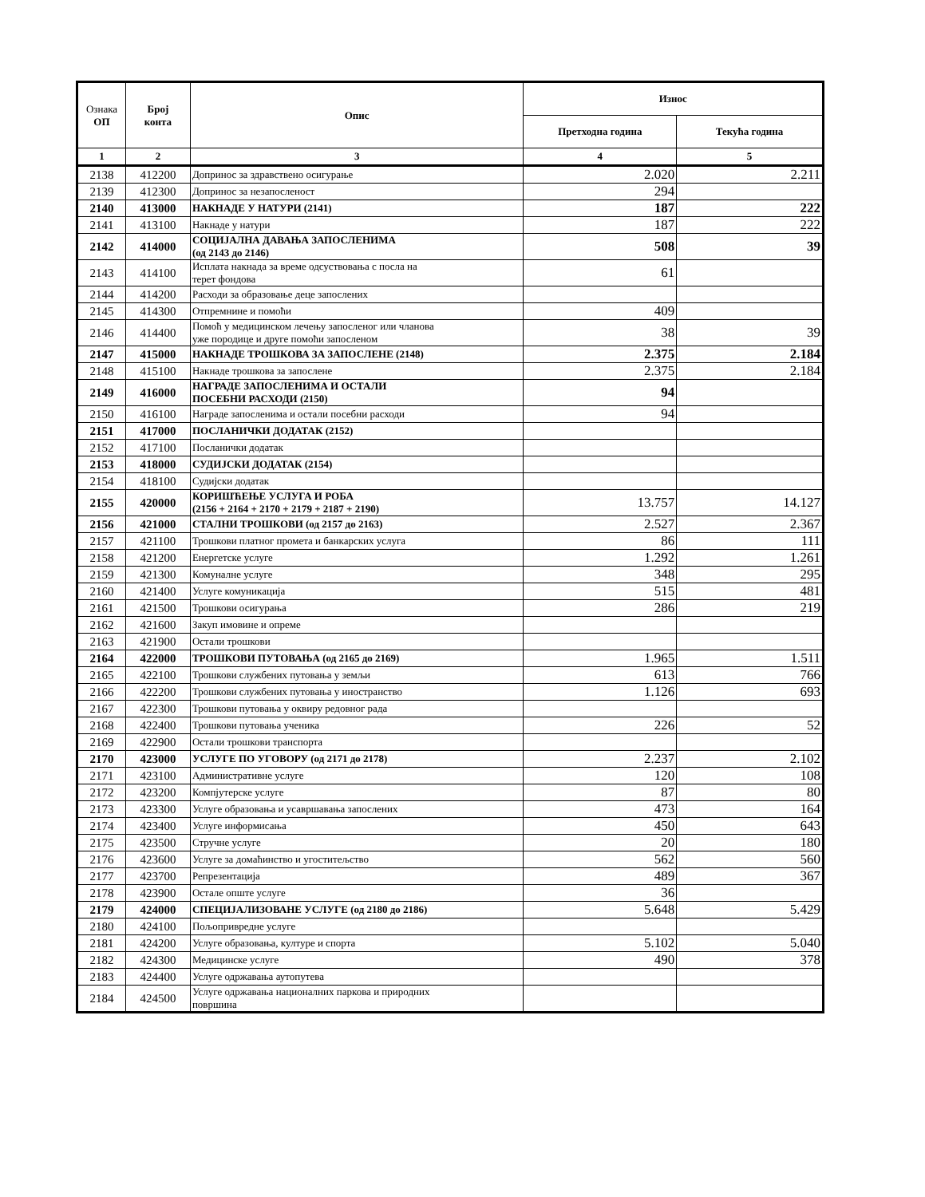| Ознака ОП | Број конта | Опис | Износ | |
| --- | --- | --- | --- | --- |
| | | | Претходна година | Текућа година |
| 1 | 2 | 3 | 4 | 5 |
| 2138 | 412200 | Допринос за здравствено осигурање | 2.020 | 2.211 |
| 2139 | 412300 | Допринос за незапосленост | 294 | |
| 2140 | 413000 | НАКНАДЕ У НАТУРИ (2141) | 187 | 222 |
| 2141 | 413100 | Накнаде у натури | 187 | 222 |
| 2142 | 414000 | СОЦИЈАЛНА ДАВАЊА ЗАПОСЛЕНИМА (од 2143 до 2146) | 508 | 39 |
| 2143 | 414100 | Исплата накнада за време одсуствовања с посла на терет фондова | 61 | |
| 2144 | 414200 | Расходи за образовање деце запослених | | |
| 2145 | 414300 | Отпремнине и помоћи | 409 | |
| 2146 | 414400 | Помоћ у медицинском лечењу запосленог или чланова уже породице и друге помоћи запосленом | 38 | 39 |
| 2147 | 415000 | НАКНАДЕ ТРОШКОВА ЗА ЗАПОСЛЕНЕ (2148) | 2.375 | 2.184 |
| 2148 | 415100 | Накнаде трошкова за запослене | 2.375 | 2.184 |
| 2149 | 416000 | НАГРАДЕ ЗАПОСЛЕНИМА И ОСТАЛИ ПОСЕБНИ РАСХОДИ (2150) | 94 | |
| 2150 | 416100 | Награде запосленима и остали посебни расходи | 94 | |
| 2151 | 417000 | ПОСЛАНИЧКИ ДОДАТАК (2152) | | |
| 2152 | 417100 | Посланички додатак | | |
| 2153 | 418000 | СУДИЈСКИ ДОДАТАК (2154) | | |
| 2154 | 418100 | Судијски додатак | | |
| 2155 | 420000 | КОРИШЋЕЊЕ УСЛУГА И РОБА (2156 + 2164 + 2170 + 2179 + 2187 + 2190) | 13.757 | 14.127 |
| 2156 | 421000 | СТАЛНИ ТРОШКОВИ (од 2157 до 2163) | 2.527 | 2.367 |
| 2157 | 421100 | Трошкови платног промета и банкарских услуга | 86 | 111 |
| 2158 | 421200 | Енергетске услуге | 1.292 | 1.261 |
| 2159 | 421300 | Комуналне услуге | 348 | 295 |
| 2160 | 421400 | Услуге комуникација | 515 | 481 |
| 2161 | 421500 | Трошкови осигурања | 286 | 219 |
| 2162 | 421600 | Закуп имовине и опреме | | |
| 2163 | 421900 | Остали трошкови | | |
| 2164 | 422000 | ТРОШКОВИ ПУТОВАЊА (од 2165 до 2169) | 1.965 | 1.511 |
| 2165 | 422100 | Трошкови службених путовања у земљи | 613 | 766 |
| 2166 | 422200 | Трошкови службених путовања у иностранство | 1.126 | 693 |
| 2167 | 422300 | Трошкови путовања у оквиру редовног рада | | |
| 2168 | 422400 | Трошкови путовања ученика | 226 | 52 |
| 2169 | 422900 | Остали трошкови транспорта | | |
| 2170 | 423000 | УСЛУГЕ ПО УГОВОРУ (од 2171 до 2178) | 2.237 | 2.102 |
| 2171 | 423100 | Административне услуге | 120 | 108 |
| 2172 | 423200 | Компјутерске услуге | 87 | 80 |
| 2173 | 423300 | Услуге образовања и усавршавања запослених | 473 | 164 |
| 2174 | 423400 | Услуге информисања | 450 | 643 |
| 2175 | 423500 | Стручне услуге | 20 | 180 |
| 2176 | 423600 | Услуге за домаћинство и угоститељство | 562 | 560 |
| 2177 | 423700 | Репрезентација | 489 | 367 |
| 2178 | 423900 | Остале опште услуге | 36 | |
| 2179 | 424000 | СПЕЦИЈАЛИЗОВАНЕ УСЛУГЕ (од 2180 до 2186) | 5.648 | 5.429 |
| 2180 | 424100 | Пољопривредне услуге | | |
| 2181 | 424200 | Услуге образовања, културе и спорта | 5.102 | 5.040 |
| 2182 | 424300 | Медицинске услуге | 490 | 378 |
| 2183 | 424400 | Услуге одржавања аутопутева | | |
| 2184 | 424500 | Услуге одржавања националних паркова и природних површина | | |